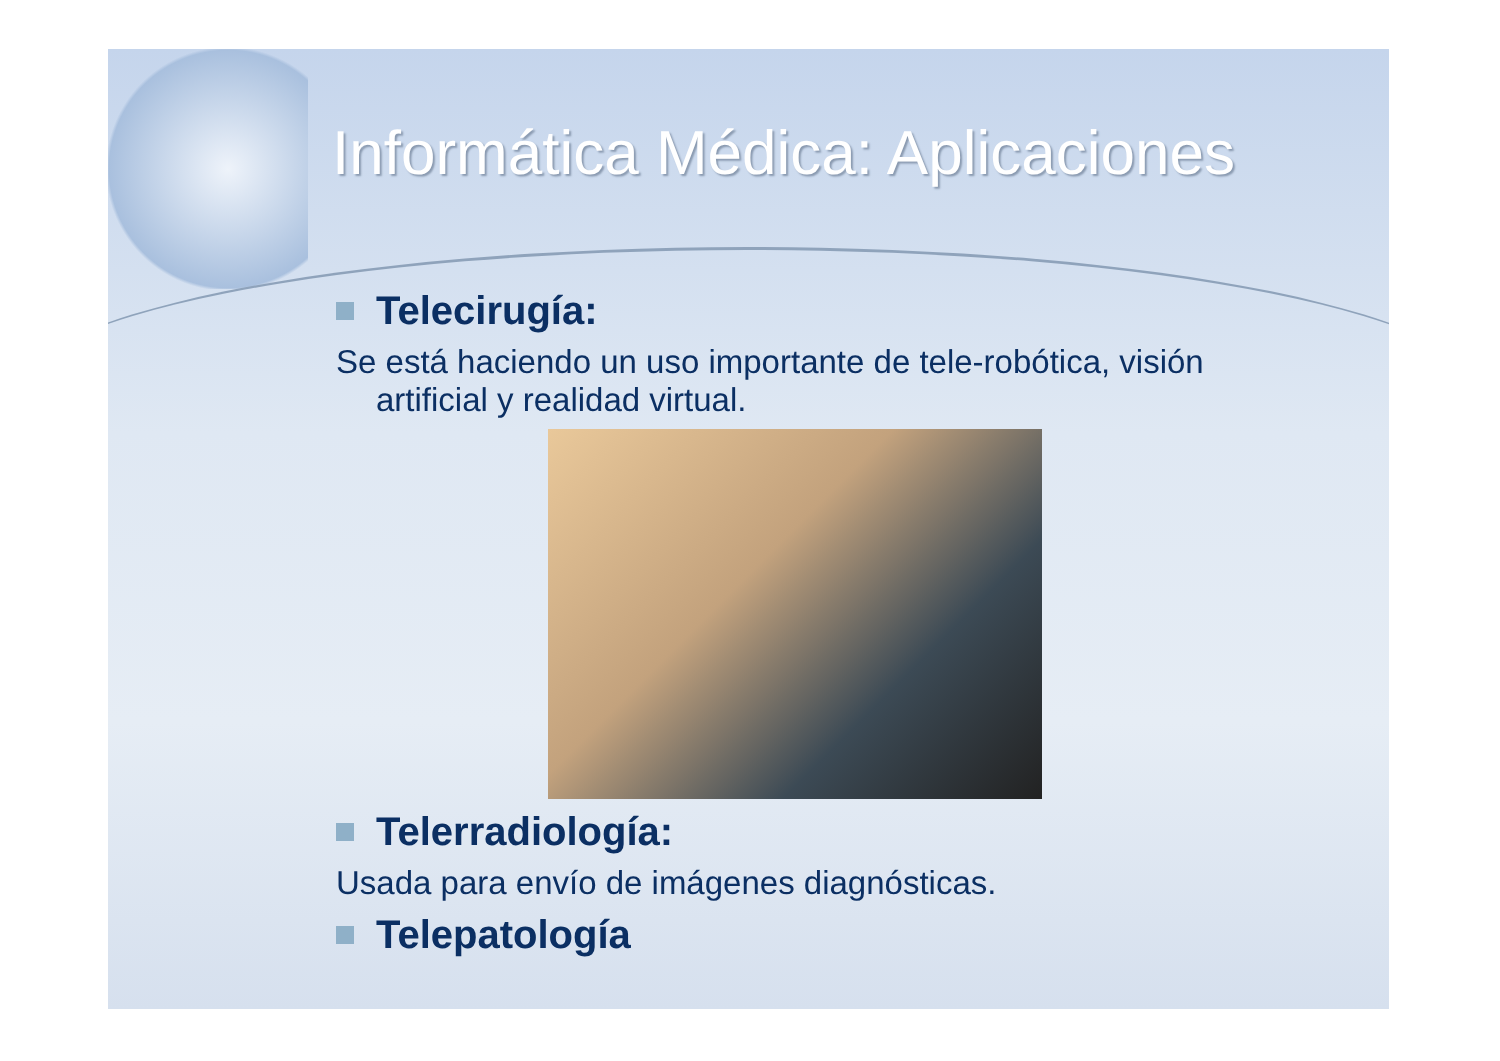Informática Médica: Aplicaciones
Telecirugía:
Se está haciendo un uso importante de tele-robótica, visión artificial y realidad virtual.
Telerradiología:
Usada para envío de imágenes diagnósticas.
Telepatología